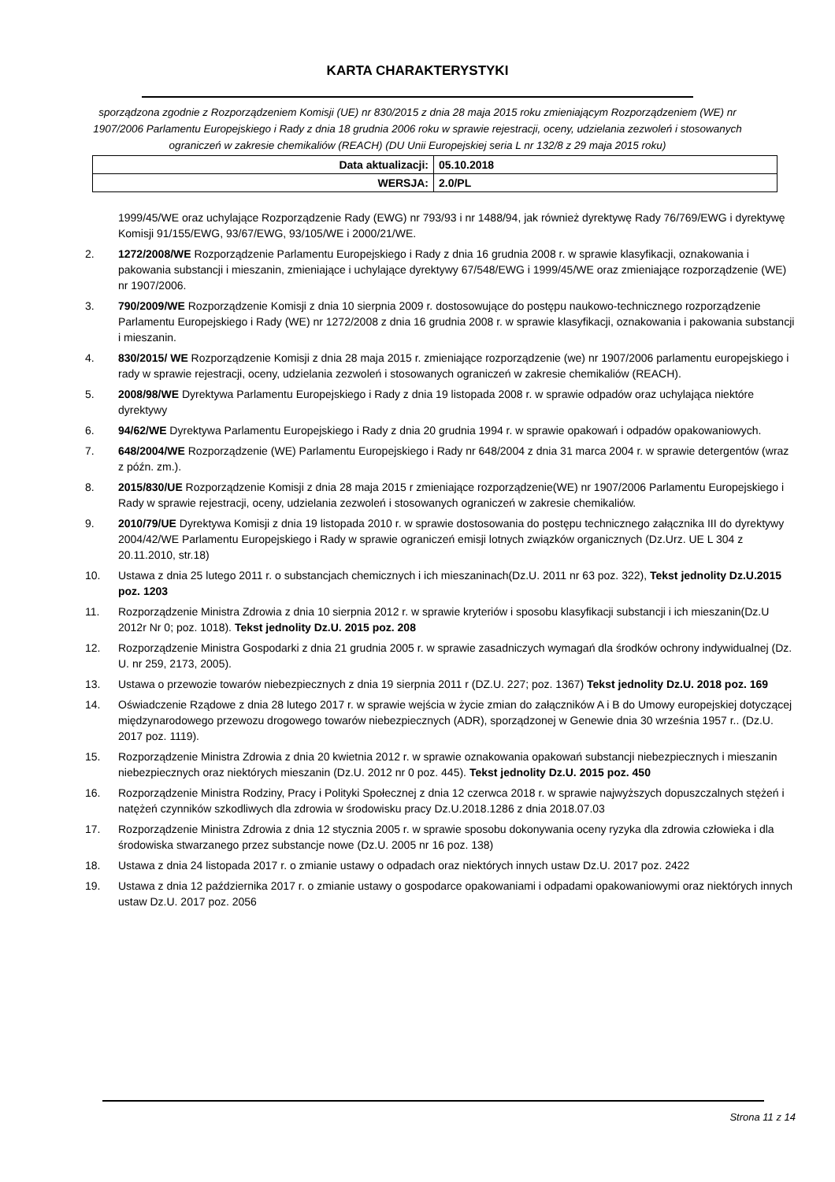KARTA CHARAKTERYSTYKI
sporządzona zgodnie z Rozporządzeniem Komisji (UE) nr 830/2015 z dnia 28 maja 2015 roku zmieniającym Rozporządzeniem (WE) nr 1907/2006 Parlamentu Europejskiego i Rady z dnia 18 grudnia 2006 roku w sprawie rejestracji, oceny, udzielania zezwoleń i stosowanych ograniczeń w zakresie chemikaliów (REACH) (DU Unii Europejskiej seria L nr 132/8 z 29 maja 2015 roku)
| Data aktualizacji: | 05.10.2018 |
| WERSJA: | 2.0/PL |
1999/45/WE oraz uchylające Rozporządzenie Rady (EWG) nr 793/93 i nr 1488/94, jak również dyrektywę Rady 76/769/EWG i dyrektywę Komisji 91/155/EWG, 93/67/EWG, 93/105/WE i 2000/21/WE.
2. 1272/2008/WE Rozporządzenie Parlamentu Europejskiego i Rady z dnia 16 grudnia 2008 r. w sprawie klasyfikacji, oznakowania i pakowania substancji i mieszanin, zmieniające i uchylające dyrektywy 67/548/EWG i 1999/45/WE oraz zmieniające rozporządzenie (WE) nr 1907/2006.
3. 790/2009/WE Rozporządzenie Komisji z dnia 10 sierpnia 2009 r. dostosowujące do postępu naukowo-technicznego rozporządzenie Parlamentu Europejskiego i Rady (WE) nr 1272/2008 z dnia 16 grudnia 2008 r. w sprawie klasyfikacji, oznakowania i pakowania substancji i mieszanin.
4. 830/2015/ WE Rozporządzenie Komisji z dnia 28 maja 2015 r. zmieniające rozporządzenie (we) nr 1907/2006 parlamentu europejskiego i rady w sprawie rejestracji, oceny, udzielania zezwoleń i stosowanych ograniczeń w zakresie chemikaliów (REACH).
5. 2008/98/WE Dyrektywa Parlamentu Europejskiego i Rady z dnia 19 listopada 2008 r. w sprawie odpadów oraz uchylająca niektóre dyrektywy
6. 94/62/WE Dyrektywa Parlamentu Europejskiego i Rady z dnia 20 grudnia 1994 r. w sprawie opakowań i odpadów opakowaniowych.
7. 648/2004/WE Rozporządzenie (WE) Parlamentu Europejskiego i Rady nr 648/2004 z dnia 31 marca 2004 r. w sprawie detergentów (wraz z późn. zm.).
8. 2015/830/UE Rozporządzenie Komisji z dnia 28 maja 2015 r zmieniające rozporządzenie(WE) nr 1907/2006 Parlamentu Europejskiego i Rady w sprawie rejestracji, oceny, udzielania zezwoleń i stosowanych ograniczeń w zakresie chemikaliów.
9. 2010/79/UE Dyrektywa Komisji z dnia 19 listopada 2010 r. w sprawie dostosowania do postępu technicznego załącznika III do dyrektywy 2004/42/WE Parlamentu Europejskiego i Rady w sprawie ograniczeń emisji lotnych związków organicznych (Dz.Urz. UE L 304 z 20.11.2010, str.18)
10. Ustawa z dnia 25 lutego 2011 r. o substancjach chemicznych i ich mieszaninach(Dz.U. 2011 nr 63 poz. 322), Tekst jednolity Dz.U.2015 poz. 1203
11. Rozporządzenie Ministra Zdrowia z dnia 10 sierpnia 2012 r. w sprawie kryteriów i sposobu klasyfikacji substancji i ich mieszanin(Dz.U 2012r Nr 0; poz. 1018). Tekst jednolity Dz.U. 2015 poz. 208
12. Rozporządzenie Ministra Gospodarki z dnia 21 grudnia 2005 r. w sprawie zasadniczych wymagań dla środków ochrony indywidualnej (Dz. U. nr 259, 2173, 2005).
13. Ustawa o przewozie towarów niebezpiecznych z dnia 19 sierpnia 2011 r (DZ.U. 227; poz. 1367) Tekst jednolity Dz.U. 2018 poz. 169
14. Oświadczenie Rządowe z dnia 28 lutego 2017 r. w sprawie wejścia w życie zmian do załączników A i B do Umowy europejskiej dotyczącej międzynarodowego przewozu drogowego towarów niebezpiecznych (ADR), sporządzonej w Genewie dnia 30 września 1957 r.. (Dz.U. 2017 poz. 1119).
15. Rozporządzenie Ministra Zdrowia z dnia 20 kwietnia 2012 r. w sprawie oznakowania opakowań substancji niebezpiecznych i mieszanin niebezpiecznych oraz niektórych mieszanin (Dz.U. 2012 nr 0 poz. 445). Tekst jednolity Dz.U. 2015 poz. 450
16. Rozporządzenie Ministra Rodziny, Pracy i Polityki Społecznej z dnia 12 czerwca 2018 r. w sprawie najwyższych dopuszczalnych stężeń i natężeń czynników szkodliwych dla zdrowia w środowisku pracy Dz.U.2018.1286 z dnia 2018.07.03
17. Rozporządzenie Ministra Zdrowia z dnia 12 stycznia 2005 r. w sprawie sposobu dokonywania oceny ryzyka dla zdrowia człowieka i dla środowiska stwarzanego przez substancje nowe (Dz.U. 2005 nr 16 poz. 138)
18. Ustawa z dnia 24 listopada 2017 r. o zmianie ustawy o odpadach oraz niektórych innych ustaw Dz.U. 2017 poz. 2422
19. Ustawa z dnia 12 października 2017 r. o zmianie ustawy o gospodarce opakowaniami i odpadami opakowaniowymi oraz niektórych innych ustaw Dz.U. 2017 poz. 2056
Strona 11 z 14